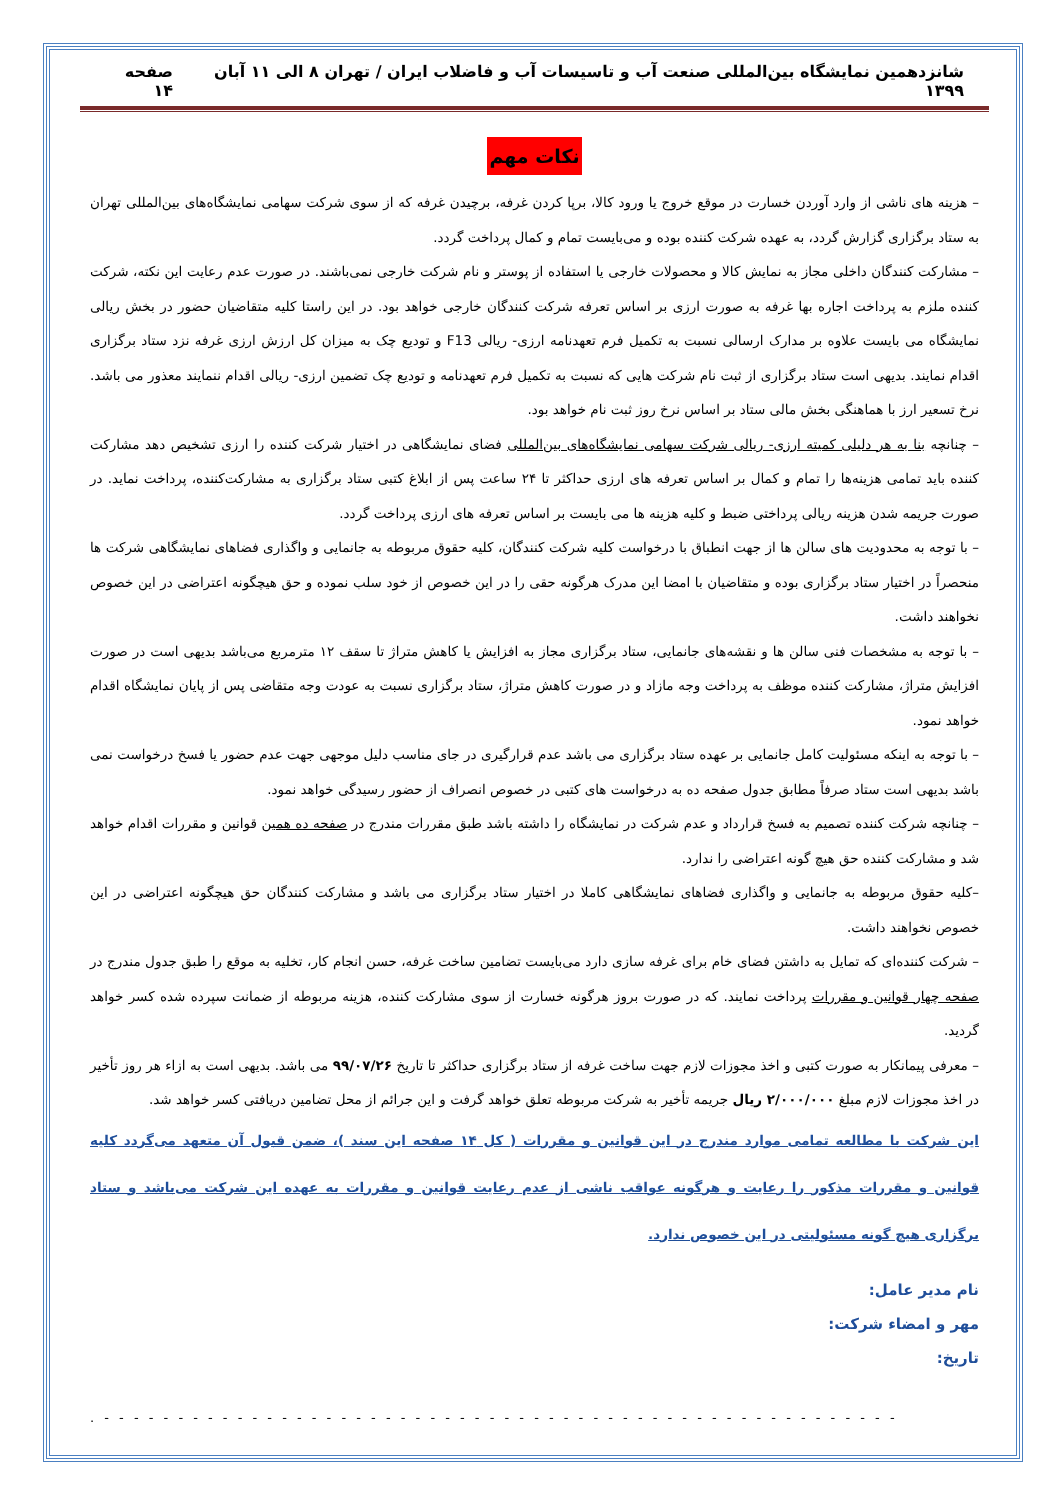شانزدهمین نمایشگاه بین‌المللی صنعت آب و تاسیسات آب و فاضلاب ایران / تهران ۸ الی ۱۱ آبان ۱۳۹۹ صفحه ۱۴
نکات مهم
– هزینه های ناشی از وارد آوردن خسارت در موقع خروج یا ورود کالا، برپا کردن غرفه، برچیدن غرفه که از سوی شرکت سهامی نمایشگاه‌های بین‌المللی تهران به ستاد برگزاری گزارش گردد، به عهده شرکت کننده بوده و می‌بایست تمام و کمال پرداخت گردد.
– مشارکت کنندگان داخلی مجاز به نمایش کالا و محصولات خارجی یا استفاده از پوستر و نام شرکت خارجی نمی‌باشند. در صورت عدم رعایت این نکته، شرکت کننده ملزم به پرداخت اجاره بها غرفه به صورت ارزی بر اساس تعرفه شرکت کنندگان خارجی خواهد بود. در این راستا کلیه متقاضیان حضور در بخش ریالی نمایشگاه می بایست علاوه بر مدارک ارسالی نسبت به تکمیل فرم تعهدنامه ارزی- ریالی F13 و تودیع چک به میزان کل ارزش ارزی غرفه نزد ستاد برگزاری اقدام نمایند. بدیهی است ستاد برگزاری از ثبت نام شرکت هایی که نسبت به تکمیل فرم تعهدنامه و تودیع چک تضمین ارزی- ریالی اقدام ننمایند معذور می باشد. نرخ تسعیر ارز با هماهنگی بخش مالی ستاد بر اساس نرخ روز ثبت نام خواهد بود.
– چنانچه بنا به هر دلیلی کمیته ارزی- ریالی شرکت سهامی نمایشگاه‌های بین‌المللی فضای نمایشگاهی در اختیار شرکت کننده را ارزی تشخیص دهد مشارکت کننده باید تمامی هزینه‌ها را تمام و کمال بر اساس تعرفه های ارزی حداکثر تا ۲۴ ساعت پس از ابلاغ کتبی ستاد برگزاری به مشارکت‌کننده، پرداخت نماید. در صورت جریمه شدن هزینه ریالی پرداختی ضبط و کلیه هزینه ها می بایست بر اساس تعرفه های ارزی پرداخت گردد.
– با توجه به محدودیت های سالن ها از جهت انطباق با درخواست کلیه شرکت کنندگان، کلیه حقوق مربوطه به جانمایی و واگذاری فضاهای نمایشگاهی شرکت ها منحصراً در اختیار ستاد برگزاری بوده و متقاضیان با امضا این مدرک هرگونه حقی را در این خصوص از خود سلب نموده و حق هیچگونه اعتراضی در این خصوص نخواهند داشت.
– با توجه به مشخصات فنی سالن ها و نقشه‌های جانمایی، ستاد برگزاری مجاز به افزایش یا کاهش متراژ تا سقف ۱۲ مترمربع می‌باشد بدیهی است در صورت افزایش متراژ، مشارکت کننده موظف به پرداخت وجه مازاد و در صورت کاهش متراژ، ستاد برگزاری نسبت به عودت وجه متقاضی پس از پایان نمایشگاه اقدام خواهد نمود.
– با توجه به اینکه مسئولیت کامل جانمایی بر عهده ستاد برگزاری می باشد عدم قرارگیری در جای مناسب دلیل موجهی جهت عدم حضور یا فسخ درخواست نمی باشد بدیهی است ستاد صرفاً مطابق جدول صفحه ده به درخواست های کتبی در خصوص انصراف از حضور رسیدگی خواهد نمود.
– چنانچه شرکت کننده تصمیم به فسخ قرارداد و عدم شرکت در نمایشگاه را داشته باشد طبق مقررات مندرج در صفحه ده همین قوانین و مقررات اقدام خواهد شد و مشارکت کننده حق هیچ گونه اعتراضی را ندارد.
–کلیه حقوق مربوطه به جانمایی و واگذاری فضاهای نمایشگاهی کاملا در اختیار ستاد برگزاری می باشد و مشارکت کنندگان حق هیچگونه اعتراضی در این خصوص نخواهند داشت.
– شرکت کننده‌ای که تمایل به داشتن فضای خام برای غرفه سازی دارد می‌بایست تضامین ساخت غرفه، حسن انجام کار، تخلیه به موقع را طبق جدول مندرج در صفحه چهار قوانین و مقررات پرداخت نمایند. که در صورت بروز هرگونه خسارت از سوی مشارکت کننده، هزینه مربوطه از ضمانت سپرده شده کسر خواهد گردید.
– معرفی پیمانکار به صورت کتبی و اخذ مجوزات لازم جهت ساخت غرفه از ستاد برگزاری حداکثر تا تاریخ ۹۹/۰۷/۲۶ می باشد. بدیهی است به ازاء هر روز تأخیر در اخذ مجوزات لازم مبلغ ۲/۰۰۰/۰۰۰ ریال جریمه تأخیر به شرکت مربوطه تعلق خواهد گرفت و این جرائم از محل تضامین دریافتی کسر خواهد شد.
این شرکت با مطالعه تمامی موارد مندرج در این قوانین و مقررات ( کل ۱۴ صفحه این سند )، ضمن قبول آن متعهد می‌گردد کلیه قوانین و مقررات مذکور را رعایت و هرگونه عواقب ناشی از عدم رعایت قوانین و مقررات به عهده این شرکت می‌باشد و ستاد برگزاری هیچ گونه مسئولیتی در این خصوص ندارد.
نام مدیر عامل:
مهر و امضاء شرکت:
تاریخ:
- - - - - - - - - - - - - - - - - - - - - - - - - - - - - - - - - - - - - - - - - - - - - - - - - - - - - - .